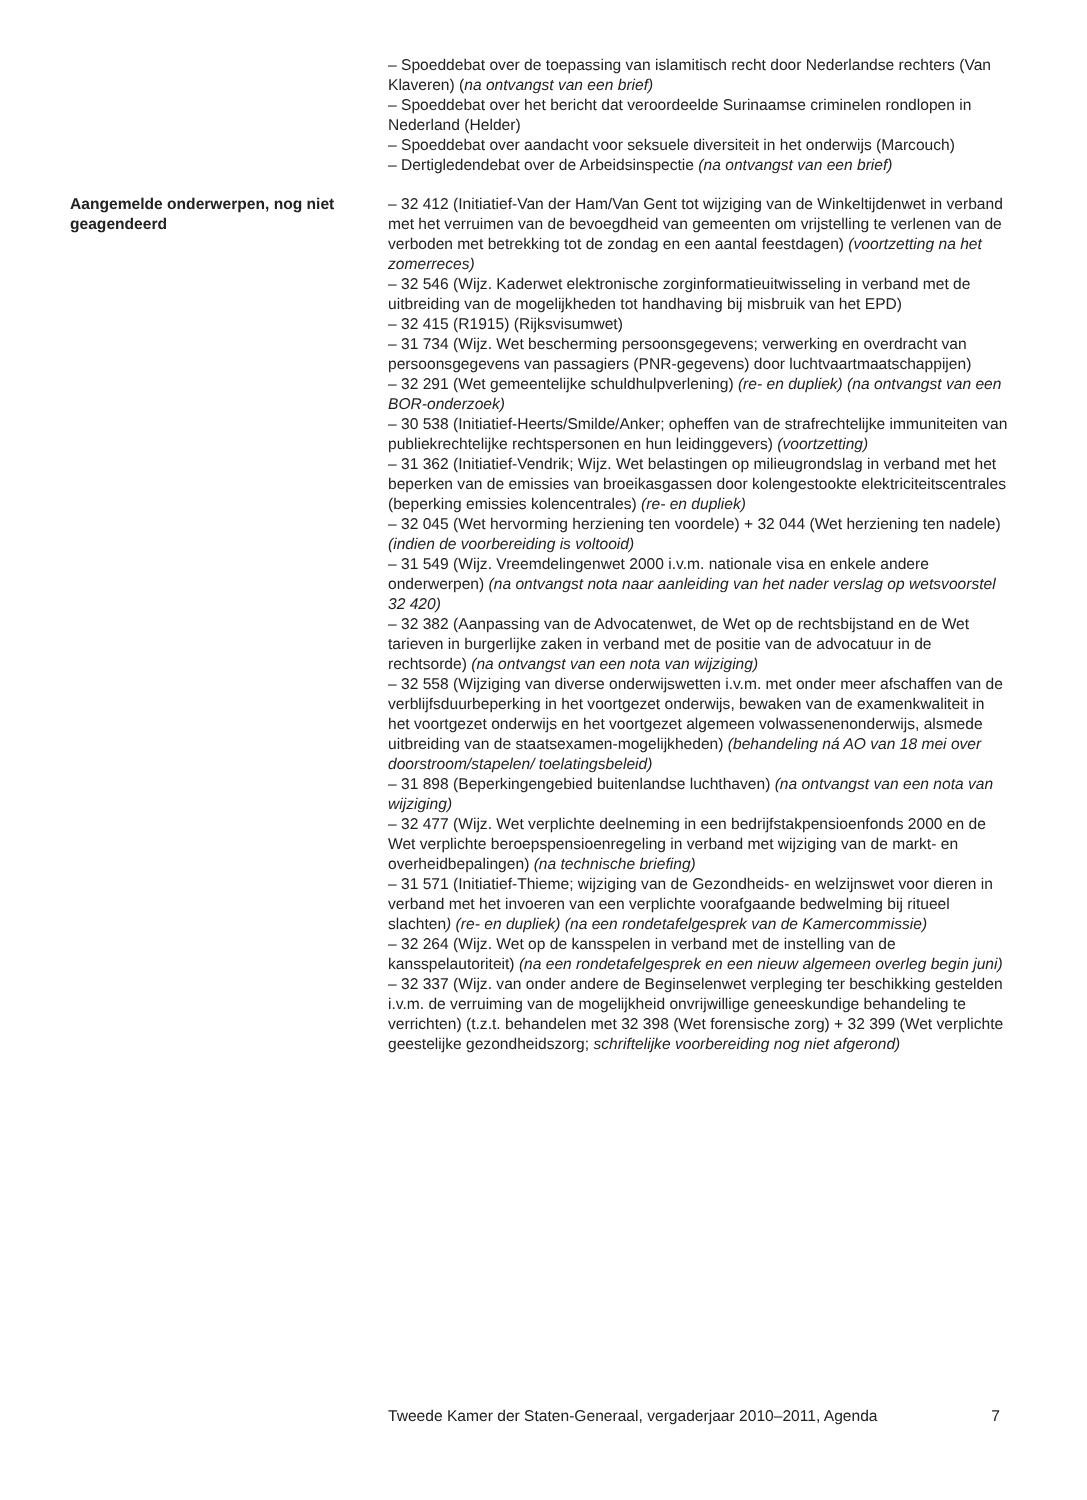– Spoeddebat over de toepassing van islamitisch recht door Nederlandse rechters (Van Klaveren) (na ontvangst van een brief)
– Spoeddebat over het bericht dat veroordeelde Surinaamse criminelen rondlopen in Nederland (Helder)
– Spoeddebat over aandacht voor seksuele diversiteit in het onderwijs (Marcouch)
– Dertigledendebat over de Arbeidsinspectie (na ontvangst van een brief)
Aangemelde onderwerpen, nog niet geagendeerd
– 32 412 (Initiatief-Van der Ham/Van Gent tot wijziging van de Winkeltijdenwet in verband met het verruimen van de bevoegdheid van gemeenten om vrijstelling te verlenen van de verboden met betrekking tot de zondag en een aantal feestdagen) (voortzetting na het zomerreces)
– 32 546 (Wijz. Kaderwet elektronische zorginformatieuitwisseling in verband met de uitbreiding van de mogelijkheden tot handhaving bij misbruik van het EPD)
– 32 415 (R1915) (Rijksvisumwet)
– 31 734 (Wijz. Wet bescherming persoonsgegevens; verwerking en overdracht van persoonsgegevens van passagiers (PNR-gegevens) door luchtvaartmaatschappijen)
– 32 291 (Wet gemeentelijke schuldhulpverlening) (re- en dupliek) (na ontvangst van een BOR-onderzoek)
– 30 538 (Initiatief-Heerts/Smilde/Anker; opheffen van de strafrechtelijke immuniteiten van publiekrechtelijke rechtspersonen en hun leidinggevers) (voortzetting)
– 31 362 (Initiatief-Vendrik; Wijz. Wet belastingen op milieugrondslag in verband met het beperken van de emissies van broeikasgassen door kolengestookte elektriciteitscentrales (beperking emissies kolencentrales) (re- en dupliek)
– 32 045 (Wet hervorming herziening ten voordele) + 32 044 (Wet herziening ten nadele) (indien de voorbereiding is voltooid)
– 31 549 (Wijz. Vreemdelingenwet 2000 i.v.m. nationale visa en enkele andere onderwerpen) (na ontvangst nota naar aanleiding van het nader verslag op wetsvoorstel 32 420)
– 32 382 (Aanpassing van de Advocatenwet, de Wet op de rechtsbijstand en de Wet tarieven in burgerlijke zaken in verband met de positie van de advocatuur in de rechtsorde) (na ontvangst van een nota van wijziging)
– 32 558 (Wijziging van diverse onderwijswetten i.v.m. met onder meer afschaffen van de verblijfsduurbeperking in het voortgezet onderwijs, bewaken van de examenkwaliteit in het voortgezet onderwijs en het voortgezet algemeen volwassenenonderwijs, alsmede uitbreiding van de staatsexamen-mogelijkheden) (behandeling ná AO van 18 mei over doorstroom/stapelen/ toelatingsbeleid)
– 31 898 (Beperkingengebied buitenlandse luchthaven) (na ontvangst van een nota van wijziging)
– 32 477 (Wijz. Wet verplichte deelneming in een bedrijfstakpensioenfonds 2000 en de Wet verplichte beroepspensioenregeling in verband met wijziging van de markt- en overheidbepalingen) (na technische briefing)
– 31 571 (Initiatief-Thieme; wijziging van de Gezondheids- en welzijnswet voor dieren in verband met het invoeren van een verplichte voorafgaande bedwelming bij ritueel slachten) (re- en dupliek) (na een rondetafelgesprek van de Kamercommissie)
– 32 264 (Wijz. Wet op de kansspelen in verband met de instelling van de kansspelautoriteit) (na een rondetafelgesprek en een nieuw algemeen overleg begin juni)
– 32 337 (Wijz. van onder andere de Beginselenwet verpleging ter beschikking gestelden i.v.m. de verruiming van de mogelijkheid onvrijwillige geneeskundige behandeling te verrichten) (t.z.t. behandelen met 32 398 (Wet forensische zorg) + 32 399 (Wet verplichte geestelijke gezondheidszorg; schriftelijke voorbereiding nog niet afgerond)
Tweede Kamer der Staten-Generaal, vergaderjaar 2010–2011, Agenda 7